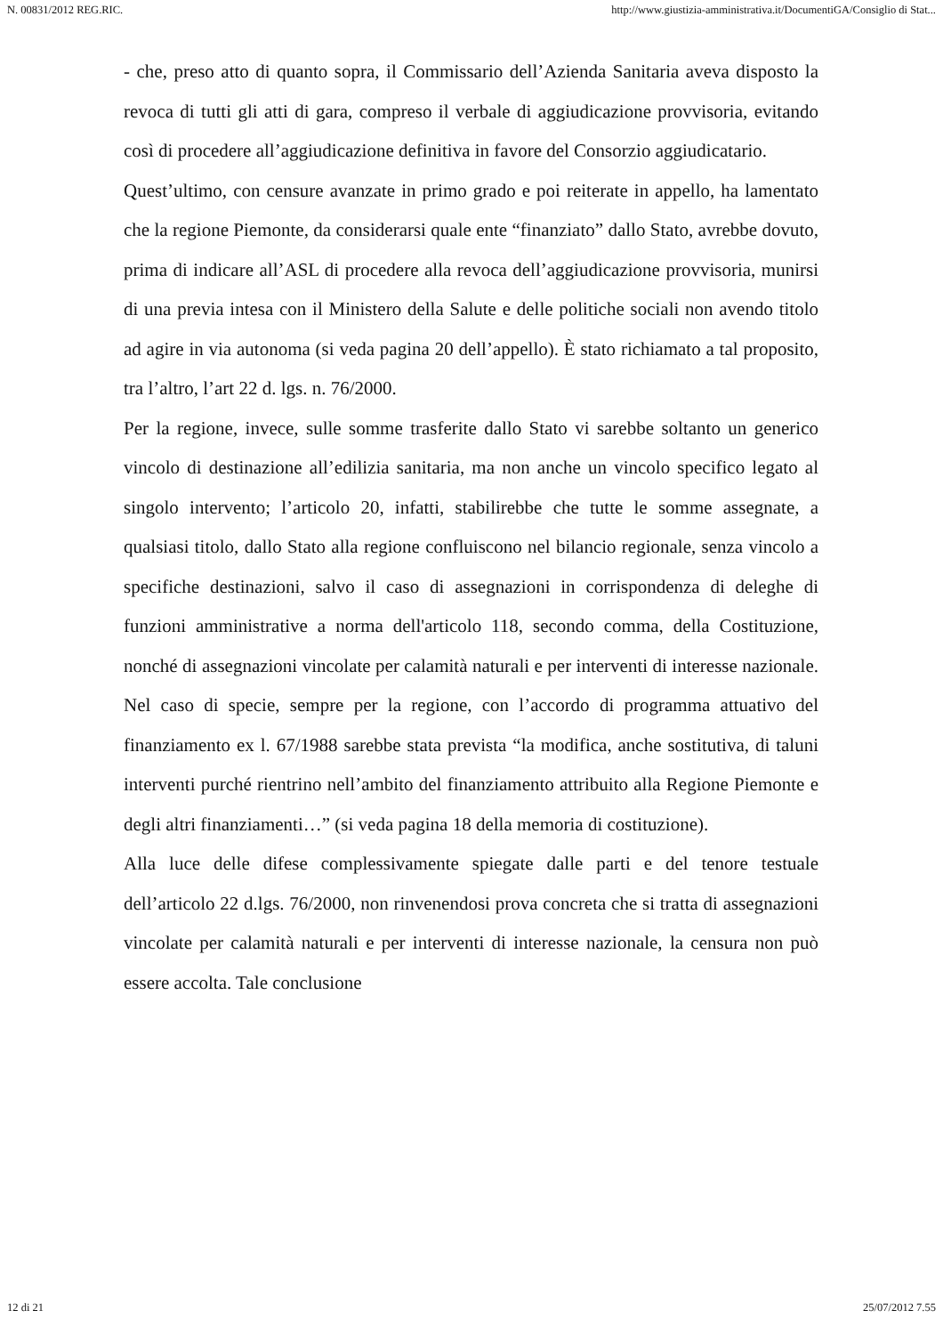N. 00831/2012 REG.RIC. http://www.giustizia-amministrativa.it/DocumentiGA/Consiglio di Stat...
- che, preso atto di quanto sopra, il Commissario dell’Azienda Sanitaria aveva disposto la revoca di tutti gli atti di gara, compreso il verbale di aggiudicazione provvisoria, evitando così di procedere all’aggiudicazione definitiva in favore del Consorzio aggiudicatario.
Quest’ultimo, con censure avanzate in primo grado e poi reiterate in appello, ha lamentato che la regione Piemonte, da considerarsi quale ente “finanziato” dallo Stato, avrebbe dovuto, prima di indicare all’ASL di procedere alla revoca dell’aggiudicazione provvisoria, munirsi di una previa intesa con il Ministero della Salute e delle politiche sociali non avendo titolo ad agire in via autonoma (si veda pagina 20 dell’appello). È stato richiamato a tal proposito, tra l’altro, l’art 22 d. lgs. n. 76/2000.
Per la regione, invece, sulle somme trasferite dallo Stato vi sarebbe soltanto un generico vincolo di destinazione all’edilizia sanitaria, ma non anche un vincolo specifico legato al singolo intervento; l’articolo 20, infatti, stabilirebbe che tutte le somme assegnate, a qualsiasi titolo, dallo Stato alla regione confluiscono nel bilancio regionale, senza vincolo a specifiche destinazioni, salvo il caso di assegnazioni in corrispondenza di deleghe di funzioni amministrative a norma dell'articolo 118, secondo comma, della Costituzione, nonché di assegnazioni vincolate per calamità naturali e per interventi di interesse nazionale. Nel caso di specie, sempre per la regione, con l’accordo di programma attuativo del finanziamento ex l. 67/1988 sarebbe stata prevista “la modifica, anche sostitutiva, di taluni interventi purché rientrino nell’ambito del finanziamento attribuito alla Regione Piemonte e degli altri finanziamenti…” (si veda pagina 18 della memoria di costituzione).
Alla luce delle difese complessivamente spiegate dalle parti e del tenore testuale dell’articolo 22 d.lgs. 76/2000, non rinvenendosi prova concreta che si tratta di assegnazioni vincolate per calamità naturali e per interventi di interesse nazionale, la censura non può essere accolta. Tale conclusione
12 di 21 25/07/2012 7.55